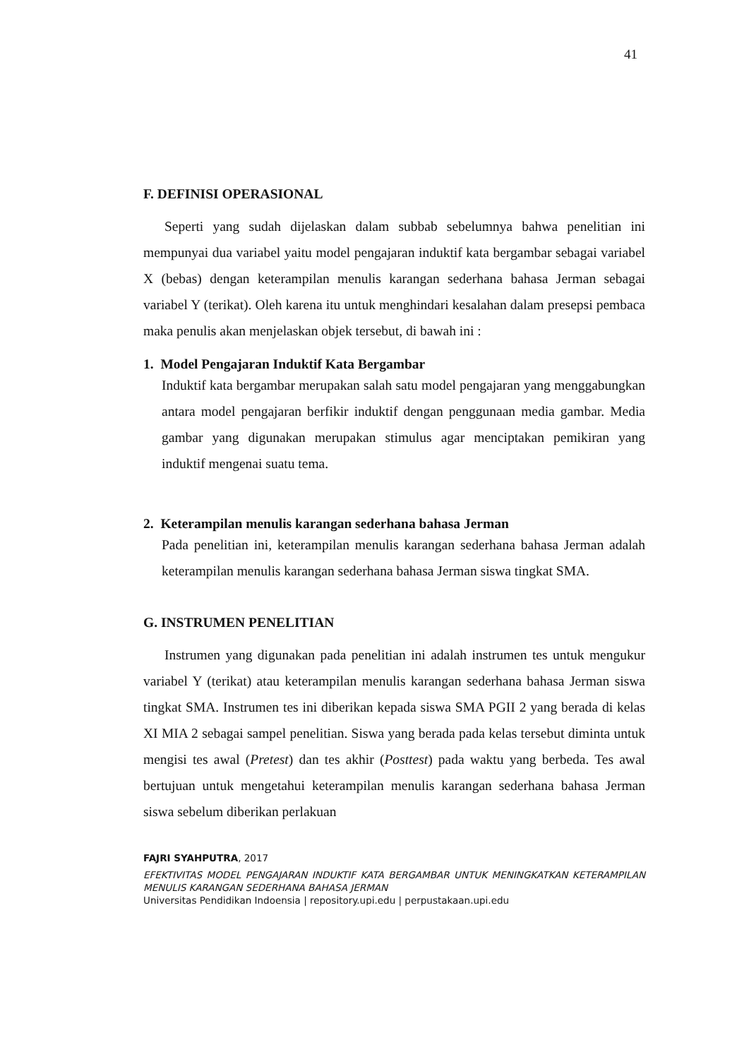41
F. DEFINISI OPERASIONAL
Seperti yang sudah dijelaskan dalam subbab sebelumnya bahwa penelitian ini mempunyai dua variabel yaitu model pengajaran induktif kata bergambar sebagai variabel X (bebas) dengan keterampilan menulis karangan sederhana bahasa Jerman sebagai variabel Y (terikat). Oleh karena itu untuk menghindari kesalahan dalam presepsi pembaca maka penulis akan menjelaskan objek tersebut, di bawah ini :
1. Model Pengajaran Induktif Kata Bergambar
Induktif kata bergambar merupakan salah satu model pengajaran yang menggabungkan antara model pengajaran berfikir induktif dengan penggunaan media gambar. Media gambar yang digunakan merupakan stimulus agar menciptakan pemikiran yang induktif mengenai suatu tema.
2. Keterampilan menulis karangan sederhana bahasa Jerman
Pada penelitian ini, keterampilan menulis karangan sederhana bahasa Jerman adalah keterampilan menulis karangan sederhana bahasa Jerman siswa tingkat SMA.
G. INSTRUMEN PENELITIAN
Instrumen yang digunakan pada penelitian ini adalah instrumen tes untuk mengukur variabel Y (terikat) atau keterampilan menulis karangan sederhana bahasa Jerman siswa tingkat SMA. Instrumen tes ini diberikan kepada siswa SMA PGII 2 yang berada di kelas XI MIA 2 sebagai sampel penelitian. Siswa yang berada pada kelas tersebut diminta untuk mengisi tes awal (Pretest) dan tes akhir (Posttest) pada waktu yang berbeda. Tes awal bertujuan untuk mengetahui keterampilan menulis karangan sederhana bahasa Jerman siswa sebelum diberikan perlakuan
FAJRI SYAHPUTRA, 2017
EFEKTIVITAS MODEL PENGAJARAN INDUKTIF KATA BERGAMBAR UNTUK MENINGKATKAN KETERAMPILAN MENULIS KARANGAN SEDERHANA BAHASA JERMAN
Universitas Pendidikan Indoensia | repository.upi.edu | perpustakaan.upi.edu